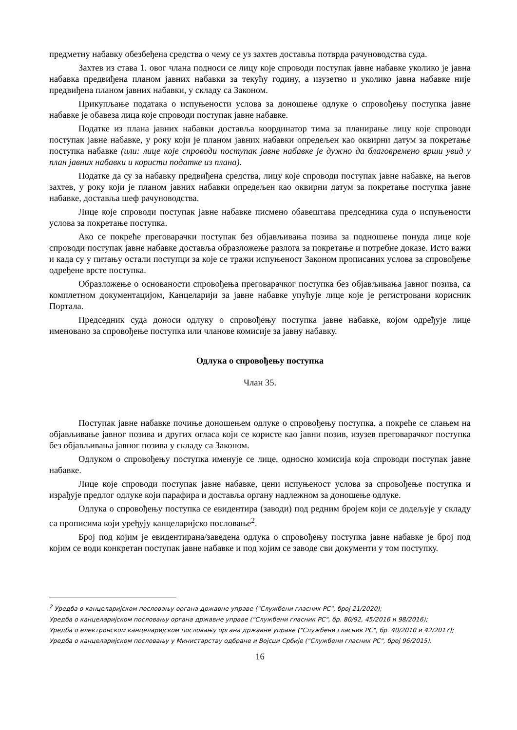предметну набавку обезбеђена средства о чему се уз захтев доставља потврда рачуноводства суда.
Захтев из става 1. овог члана подноси се лицу које спроводи поступак јавне набавке уколико је јавна набавка предвиђена планом јавних набавки за текућу годину, а изузетно и уколико јавна набавке није предвиђена планом јавних набавки, у складу са Законом.
Прикупљање података о испуњености услова за доношење одлуке о спровођењу поступка јавне набавке је обавеза лица које спроводи поступак јавне набавке.
Податке из плана јавних набавки доставља координатор тима за планирање лицу које спроводи поступак јавне набавке, у року који је планом јавних набавки опредељен као оквирни датум за покретање поступка набавке (или: лице које спроводи поступак јавне набавке је дужно да благовремено врши увид у план јавних набавки и користи податке из плана).
Податке да су за набавку предвиђена средства, лицу које спроводи поступак јавне набавке, на његов захтев, у року који је планом јавних набавки опредељен као оквирни датум за покретање поступка јавне набавке, доставља шеф рачуноводства.
Лице које спроводи поступак јавне набавке писмено обавештава председника суда о испуњености услова за покретање поступка.
Ако се покреће преговарачки поступак без објављивања позива за подношење понуда лице које спроводи поступак јавне набавке доставља образложење разлога за покретање и потребне доказе. Исто важи и када су у питању остали поступци за које се тражи испуњеност Законом прописаних услова за спровођење одређене врсте поступка.
Образложење о основаности спровођења преговарачког поступка без објављивања јавног позива, са комплетном документацијом, Канцеларији за јавне набавке упућује лице које је регистровани корисник Портала.
Председник суда доноси одлуку о спровођењу поступка јавне набавке, којом одређује лице именовано за спровођење поступка или чланове комисије за јавну набавку.
Одлука о спровођењу поступка
Члан 35.
Поступак јавне набавке почиње доношењем одлуке о спровођењу поступка, а покреће се слањем на објављивање јавног позива и других огласа који се користе као јавни позив, изузев преговарачког поступка без објављивања јавног позива у складу са Законом.
Одлуком о спровођењу поступка именује се лице, односно комисија која спроводи поступак јавне набавке.
Лице које спроводи поступак јавне набавке, цени испуњеност услова за спровођење поступка и израђује предлог одлуке који парафира и доставља органу надлежном за доношење одлуке.
Одлука о спровођењу поступка се евидентира (заводи) под редним бројем који се додељује у складу са прописима који уређују канцеларијско пословање<sup>2</sup>.
Број под којим је евидентирана/заведена одлука о спровођењу поступка јавне набавке је број под којим се води конкретан поступак јавне набавке и под којим се заводе сви документи у том поступку.
<sup>2</sup> Уредба о канцеларијском пословању органа државне управе ("Службени гласник РС", број 21/2020);
Уредба о канцеларијском пословању органа државне управе ("Службени гласник РС", бр. 80/92, 45/2016 и 98/2016);
Уредба о електронском канцеларијском пословању органа државне управе ("Службени гласник РС", бр. 40/2010 и 42/2017);
Уредба о канцеларијском пословању у Министарству одбране и Војсци Србије ("Службени гласник РС", број 96/2015).
16